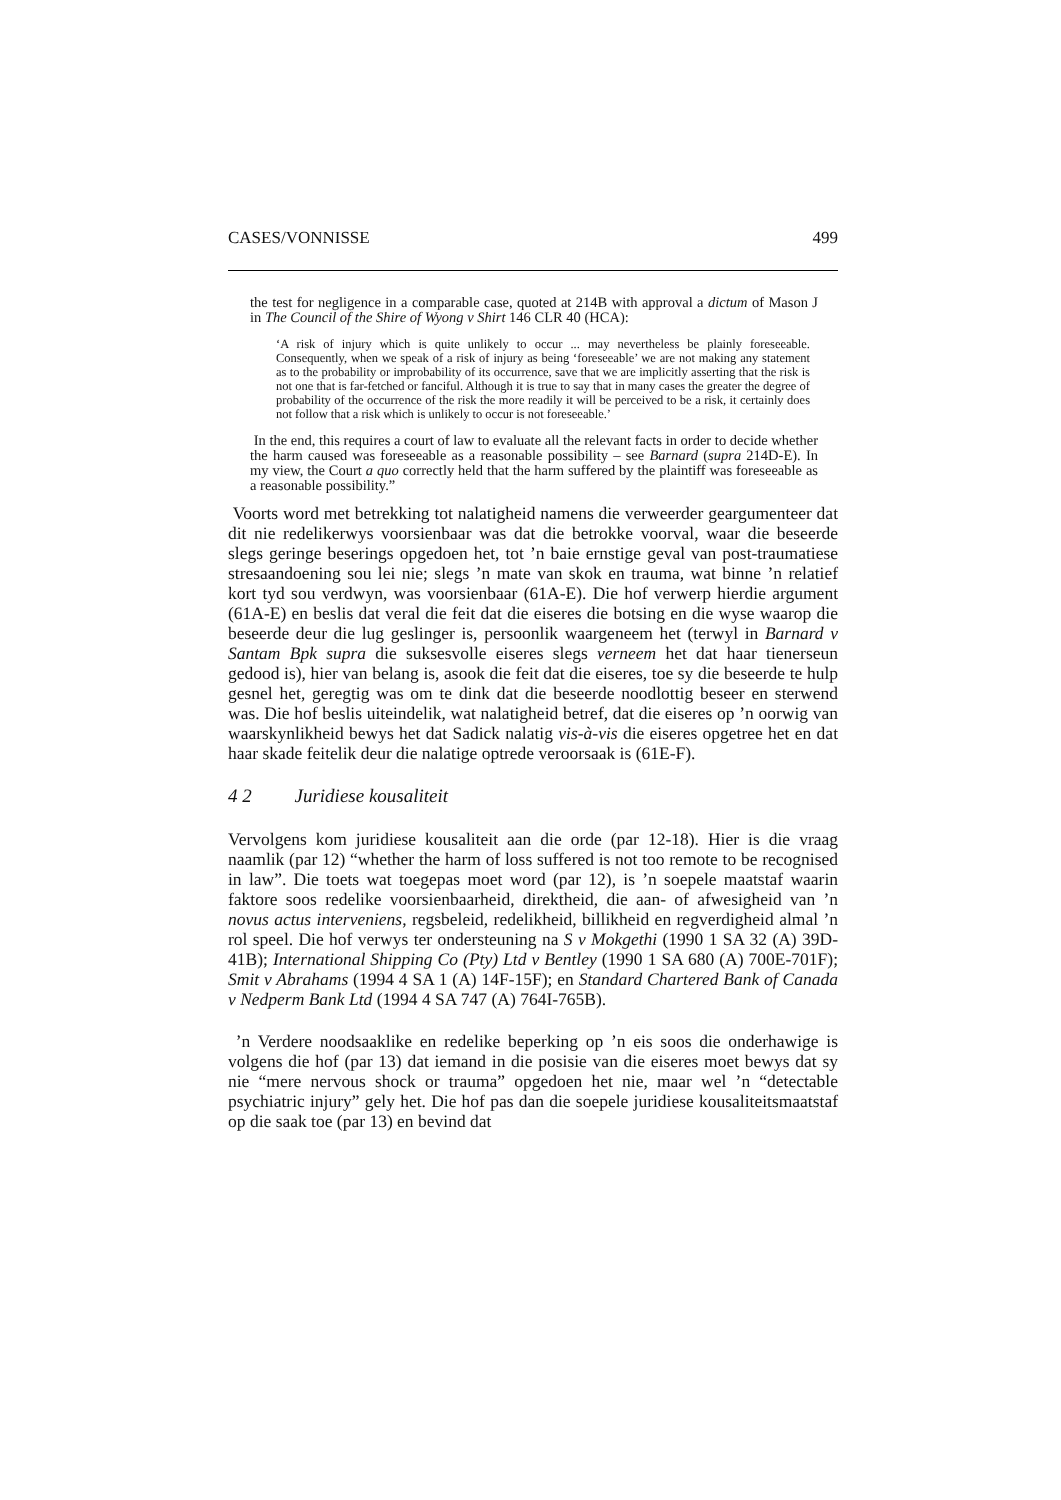CASES/VONNISSE 499
the test for negligence in a comparable case, quoted at 214B with approval a dictum of Mason J in The Council of the Shire of Wyong v Shirt 146 CLR 40 (HCA):
‘A risk of injury which is quite unlikely to occur ... may nevertheless be plainly foreseeable. Consequently, when we speak of a risk of injury as being ‘foreseeable’ we are not making any statement as to the probability or improbability of its occurrence, save that we are implicitly asserting that the risk is not one that is far-fetched or fanciful. Although it is true to say that in many cases the greater the degree of probability of the occurrence of the risk the more readily it will be perceived to be a risk, it certainly does not follow that a risk which is unlikely to occur is not foreseeable.’
In the end, this requires a court of law to evaluate all the relevant facts in order to decide whether the harm caused was foreseeable as a reasonable possibility – see Barnard (supra 214D-E). In my view, the Court a quo correctly held that the harm suffered by the plaintiff was foreseeable as a reasonable possibility.”
Voorts word met betrekking tot nalatigheid namens die verweerder geargumenteer dat dit nie redelikerwys voorsienbaar was dat die betrokke voorval, waar die beseerde slegs geringe beserings opgedoen het, tot ’n baie ernstige geval van post-traumatiese stresaandoening sou lei nie; slegs ’n mate van skok en trauma, wat binne ’n relatief kort tyd sou verdwyn, was voorsienbaar (61A-E). Die hof verwerp hierdie argument (61A-E) en beslis dat veral die feit dat die eiseres die botsing en die wyse waarop die beseerde deur die lug geslinger is, persoonlik waargeneem het (terwyl in Barnard v Santam Bpk supra die suksesvolle eiseres slegs verneem het dat haar tienerseun gedood is), hier van belang is, asook die feit dat die eiseres, toe sy die beseerde te hulp gesnel het, geregtig was om te dink dat die beseerde noodlottig beseer en sterwend was. Die hof beslis uiteindelik, wat nalatigheid betref, dat die eiseres op ’n oorwig van waarskynlikheid bewys het dat Sadick nalatig vis-à-vis die eiseres opgetree het en dat haar skade feitelik deur die nalatige optrede veroorsaak is (61E-F).
4 2 Juridiese kousaliteit
Vervolgens kom juridiese kousaliteit aan die orde (par 12-18). Hier is die vraag naamlik (par 12) “whether the harm of loss suffered is not too remote to be recognised in law”. Die toets wat toegepas moet word (par 12), is ’n soepele maatstaf waarin faktore soos redelike voorsienbaarheid, direktheid, die aan- of afwesigheid van ’n novus actus interveniens, regsbeleid, redelikheid, billikheid en regverdigheid almal ’n rol speel. Die hof verwys ter ondersteuning na S v Mokgethi (1990 1 SA 32 (A) 39D-41B); International Shipping Co (Pty) Ltd v Bentley (1990 1 SA 680 (A) 700E-701F); Smit v Abrahams (1994 4 SA 1 (A) 14F-15F); en Standard Chartered Bank of Canada v Nedperm Bank Ltd (1994 4 SA 747 (A) 764I-765B).
’n Verdere noodsaaklike en redelike beperking op ’n eis soos die onderhawige is volgens die hof (par 13) dat iemand in die posisie van die eiseres moet bewys dat sy nie “mere nervous shock or trauma” opgedoen het nie, maar wel ’n “detectable psychiatric injury” gely het. Die hof pas dan die soepele juridiese kousaliteitsmaatstaf op die saak toe (par 13) en bevind dat